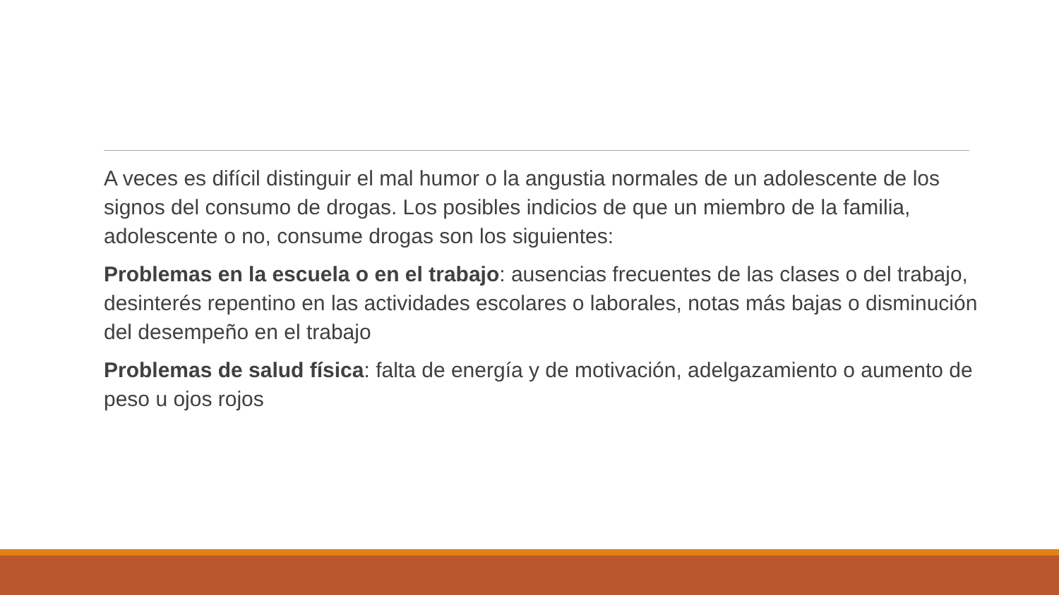A veces es difícil distinguir el mal humor o la angustia normales de un adolescente de los signos del consumo de drogas. Los posibles indicios de que un miembro de la familia, adolescente o no, consume drogas son los siguientes:
Problemas en la escuela o en el trabajo: ausencias frecuentes de las clases o del trabajo, desinterés repentino en las actividades escolares o laborales, notas más bajas o disminución del desempeño en el trabajo
Problemas de salud física: falta de energía y de motivación, adelgazamiento o aumento de peso u ojos rojos